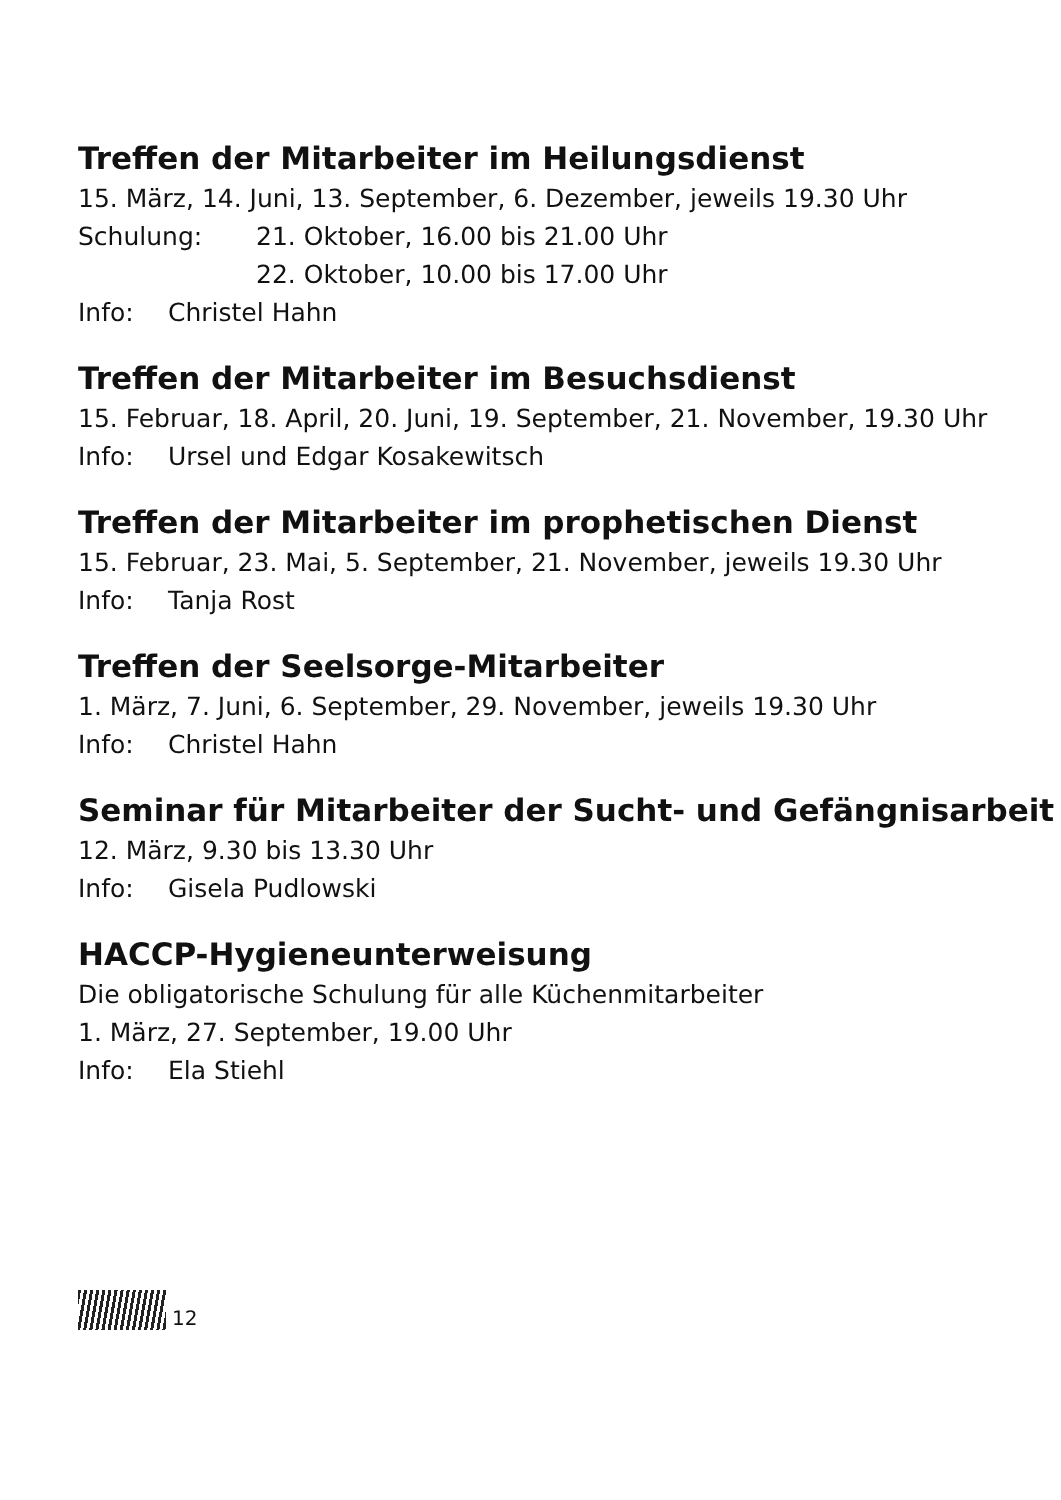Treffen der Mitarbeiter im Heilungsdienst
15. März, 14. Juni, 13. September, 6. Dezember, jeweils 19.30 Uhr
Schulung: 21. Oktober, 16.00 bis 21.00 Uhr
22. Oktober, 10.00 bis 17.00 Uhr
Info: Christel Hahn
Treffen der Mitarbeiter im Besuchsdienst
15. Februar, 18. April, 20. Juni, 19. September, 21. November, 19.30 Uhr
Info: Ursel und Edgar Kosakewitsch
Treffen der Mitarbeiter im prophetischen Dienst
15. Februar, 23. Mai, 5. September, 21. November, jeweils 19.30 Uhr
Info: Tanja Rost
Treffen der Seelsorge-Mitarbeiter
1. März, 7. Juni, 6. September, 29. November, jeweils 19.30 Uhr
Info: Christel Hahn
Seminar für Mitarbeiter der Sucht- und Gefängnisarbeit
12. März, 9.30 bis 13.30 Uhr
Info: Gisela Pudlowski
HACCP-Hygieneunterweisung
Die obligatorische Schulung für alle Küchenmitarbeiter
1. März, 27. September, 19.00 Uhr
Info: Ela Stiehl
12